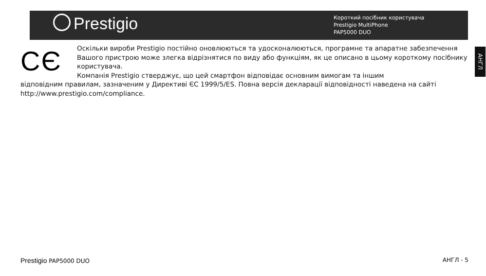Prestigio
Короткий посібник користувача
Prestigio MultiPhone
PAP5000 DUO
CЄ
Оскільки вироби Prestigio постійно оновлюються та удосконалюються, програмне та апаратне забезпечення Вашого пристрою може злегка відрізнятися по виду або функціям, як це описано в цьому короткому посібнику користувача.
Компанія Prestigio стверджує, що цей смартфон відповідає основним вимогам та іншим
відповідним правилам, зазначеним у Директиві ЄС 1999/5/ES. Повна версія декларації відповідності наведена на сайті http://www.prestigio.com/compliance.
АНГЛ
Prestigio PAP5000 DUO АНГЛ - 5